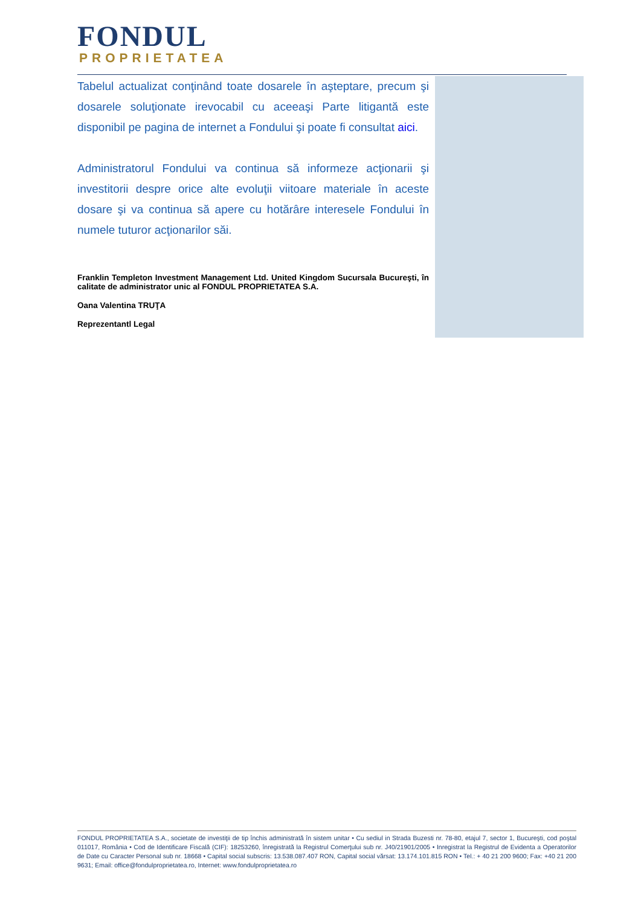FONDUL
PROPRIETATEA
Tabelul actualizat conţinând toate dosarele în aşteptare, precum şi dosarele soluţionate irevocabil cu aceeaşi Parte litigantă este disponibil pe pagina de internet a Fondului şi poate fi consultat aici.
Administratorul Fondului va continua să informeze acţionarii şi investitorii despre orice alte evoluţii viitoare materiale în aceste dosare şi va continua să apere cu hotărâre interesele Fondului în numele tuturor acţionarilor săi.
Franklin Templeton Investment Management Ltd. United Kingdom Sucursala Bucureşti, în calitate de administrator unic al FONDUL PROPRIETATEA S.A.
Oana Valentina TRUŢA
Reprezentantl Legal
FONDUL PROPRIETATEA S.A., societate de investiţii de tip închis administrată în sistem unitar • Cu sediul in Strada Buzesti nr. 78-80, etajul 7, sector 1, Bucureşti, cod poştal 011017, România • Cod de Identificare Fiscală (CIF): 18253260, înregistrată la Registrul Comerţului sub nr. J40/21901/2005 • Inregistrat la Registrul de Evidenta a Operatorilor de Date cu Caracter Personal sub nr. 18668 • Capital social subscris: 13.538.087.407 RON, Capital social vărsat: 13.174.101.815 RON • Tel.: + 40 21 200 9600; Fax: +40 21 200 9631; Email: office@fondulproprietatea.ro, Internet: www.fondulproprietatea.ro